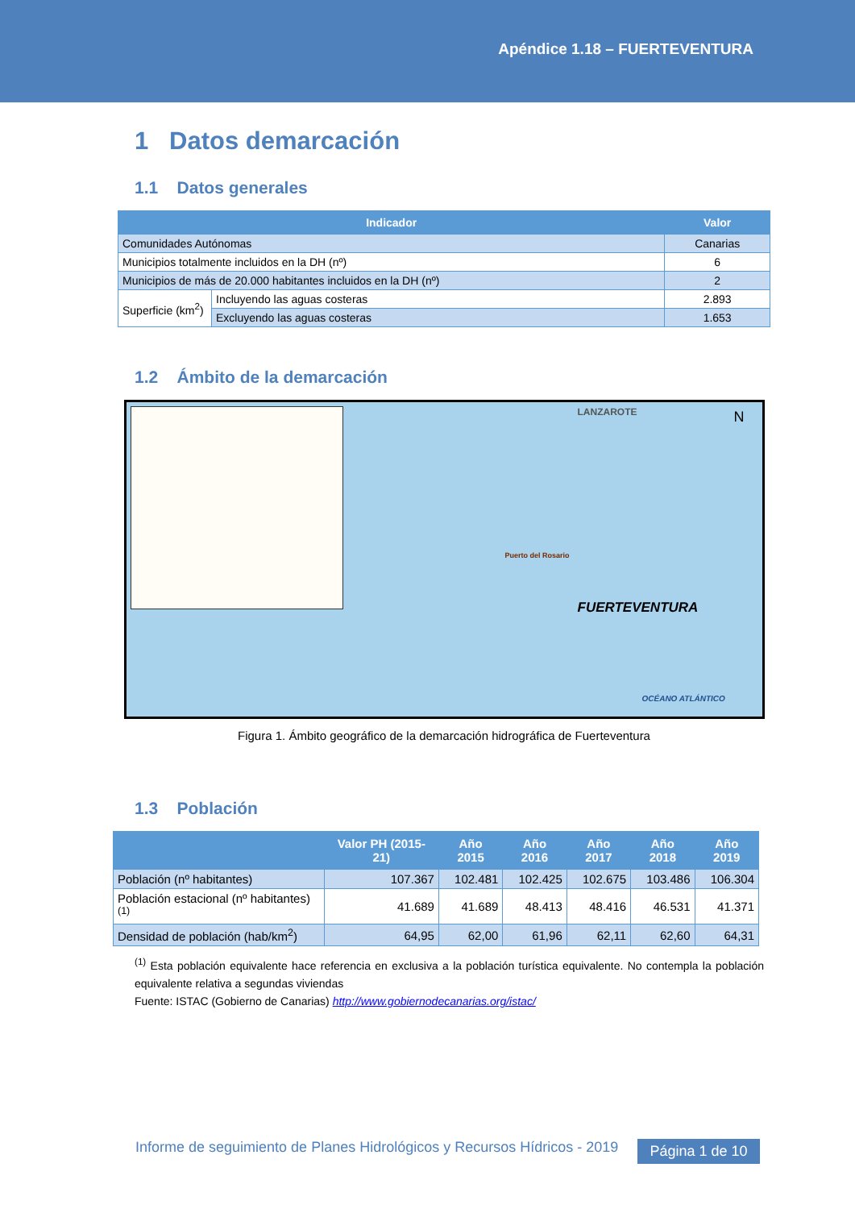Apéndice 1.18 – FUERTEVENTURA
1 Datos demarcación
1.1 Datos generales
| Indicador | | Valor |
| --- | --- | --- |
| Comunidades Autónomas | | Canarias |
| Municipios totalmente incluidos en la DH (nº) | | 6 |
| Municipios de más de 20.000 habitantes incluidos en la DH (nº) | | 2 |
| Superficie (km<sup>2</sup>) | Incluyendo las aguas costeras | 2.893 |
| | Excluyendo las aguas costeras | 1.653 |
1.2 Ámbito de la demarcación
LANZAROTE N
Puerto del Rosario
FUERTEVENTURA
OCÉANO ATLÁNTICO
Figura 1. Ámbito geográfico de la demarcación hidrográfica de Fuerteventura
1.3 Población
| | Valor PH (2015-21) | Año 2015 | Año 2016 | Año 2017 | Año 2018 | Año 2019 |
| --- | --- | --- | --- | --- | --- | --- |
| Población (nº habitantes) | 107.367 | 102.481 | 102.425 | 102.675 | 103.486 | 106.304 |
| Población estacional (nº habitantes)<sup>(1)</sup> | 41.689 | 41.689 | 48.413 | 48.416 | 46.531 | 41.371 |
| Densidad de población (hab/km<sup>2</sup>) | 64,95 | 62,00 | 61,96 | 62,11 | 62,60 | 64,31 |
<sup>(1)</sup> Esta población equivalente hace referencia en exclusiva a la población turística equivalente. No contempla la población equivalente relativa a segundas viviendas
Fuente: ISTAC (Gobierno de Canarias) http://www.gobiernodecanarias.org/istac/
Informe de seguimiento de Planes Hidrológicos y Recursos Hídricos - 2019
Página 1 de 10